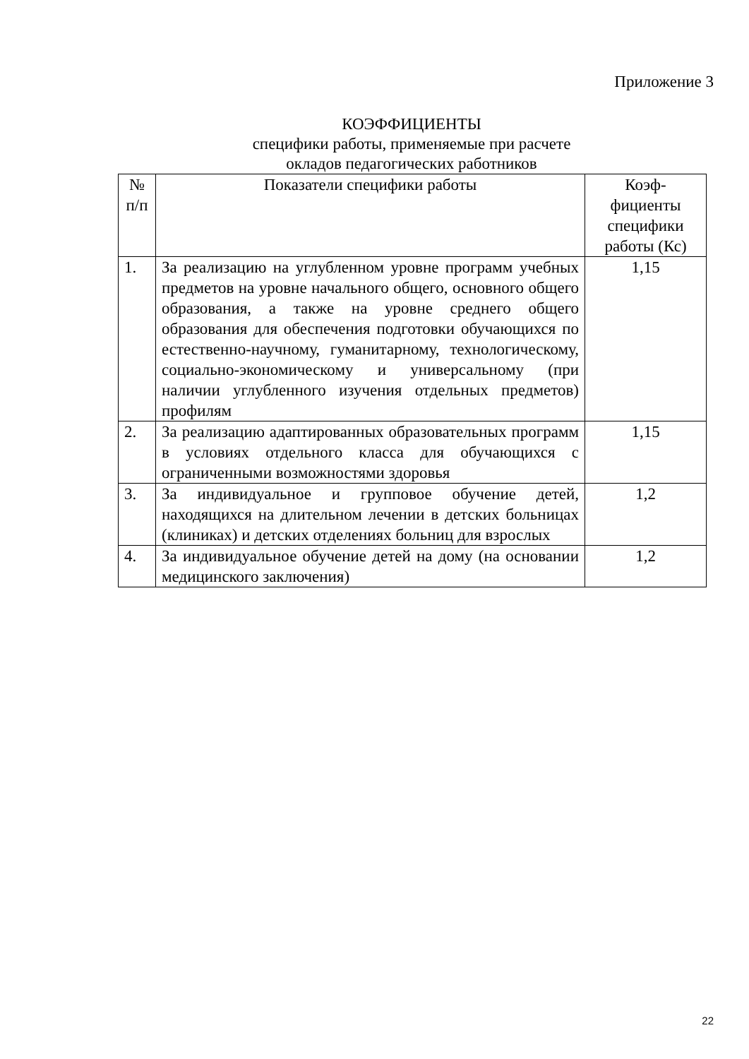Приложение 3
КОЭФФИЦИЕНТЫ
специфики работы, применяемые при расчете
окладов педагогических работников
| № п/п | Показатели специфики работы | Коэф- фициенты специфики работы (Кс) |
| --- | --- | --- |
| 1. | За реализацию на углубленном уровне программ учебных предметов на уровне начального общего, основного общего образования, а также на уровне среднего общего образования для обеспечения подготовки обучающихся по естественно-научному, гуманитарному, технологическому, социально-экономическому и универсальному (при наличии углубленного изучения отдельных предметов) профилям | 1,15 |
| 2. | За реализацию адаптированных образовательных программ в условиях отдельного класса для обучающихся с ограниченными возможностями здоровья | 1,15 |
| 3. | За индивидуальное и групповое обучение детей, находящихся на длительном лечении в детских больницах (клиниках) и детских отделениях больниц для взрослых | 1,2 |
| 4. | За индивидуальное обучение детей на дому (на основании медицинского заключения) | 1,2 |
22